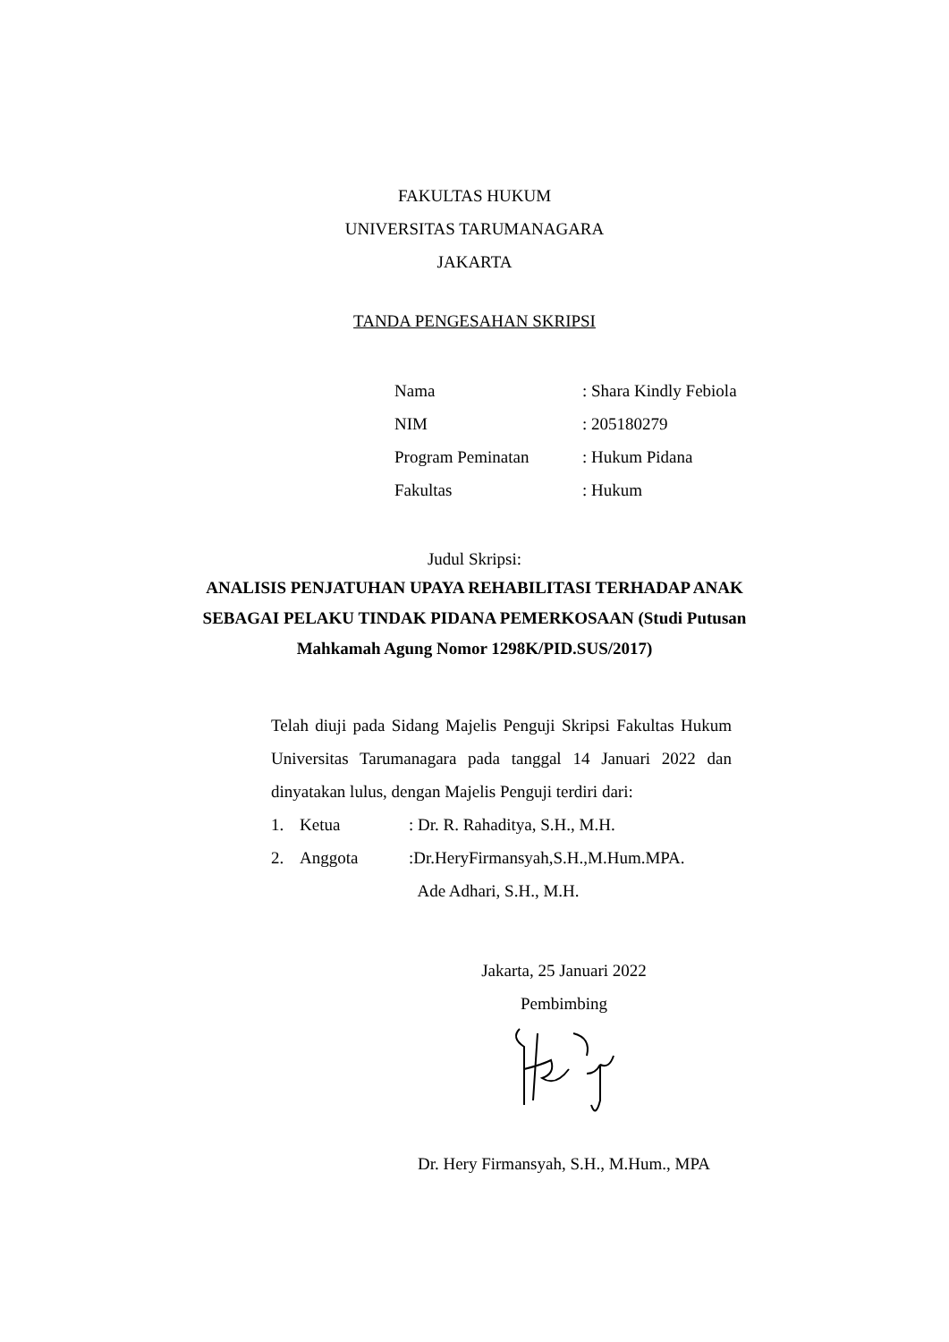FAKULTAS HUKUM
UNIVERSITAS TARUMANAGARA
JAKARTA
TANDA PENGESAHAN SKRIPSI
Nama: Shara Kindly Febiola
NIM: 205180279
Program Peminatan: Hukum Pidana
Fakultas: Hukum
Judul Skripsi:
ANALISIS PENJATUHAN UPAYA REHABILITASI TERHADAP ANAK SEBAGAI PELAKU TINDAK PIDANA PEMERKOSAAN (Studi Putusan Mahkamah Agung Nomor 1298K/PID.SUS/2017)
Telah diuji pada Sidang Majelis Penguji Skripsi Fakultas Hukum Universitas Tarumanagara pada tanggal 14 Januari 2022 dan dinyatakan lulus, dengan Majelis Penguji terdiri dari:
1. Ketua: Dr. R. Rahaditya, S.H., M.H.
2. Anggota:Dr.HeryFirmansyah,S.H.,M.Hum.MPA.
Ade Adhari, S.H., M.H.
Jakarta, 25 Januari 2022
Pembimbing
Dr. Hery Firmansyah, S.H., M.Hum., MPA